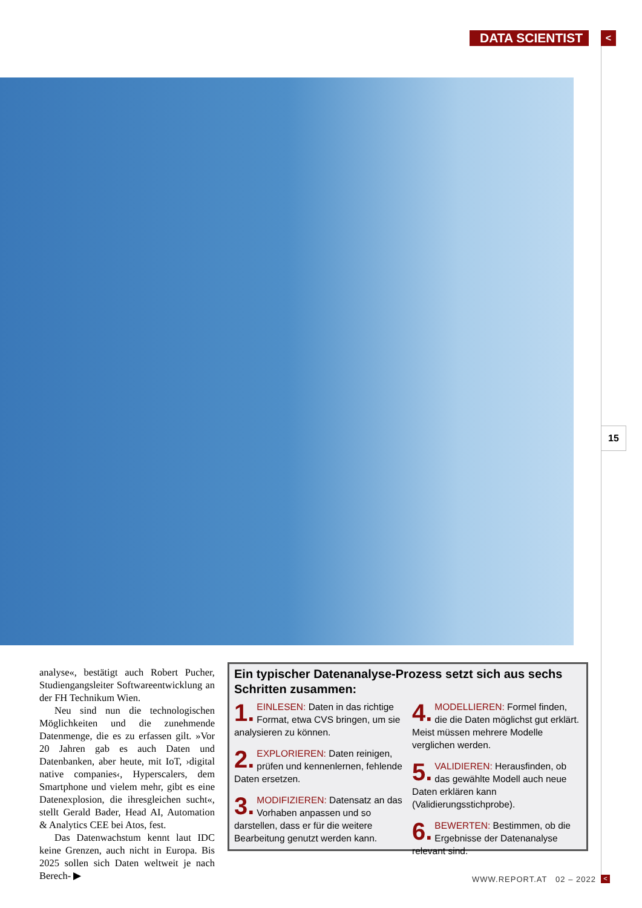DATA SCIENTIST <
15
analyse«, bestätigt auch Robert Pucher, Studiengangsleiter Softwareentwicklung an der FH Technikum Wien.
Neu sind nun die technologischen Möglichkeiten und die zunehmende Datenmenge, die es zu erfassen gilt. »Vor 20 Jahren gab es auch Daten und Datenbanken, aber heute, mit IoT, ›digital native companies‹, Hyperscalers, dem Smartphone und vielem mehr, gibt es eine Datenexplosion, die ihresgleichen sucht«, stellt Gerald Bader, Head AI, Automation & Analytics CEE bei Atos, fest.
Das Datenwachstum kennt laut IDC keine Grenzen, auch nicht in Europa. Bis 2025 sollen sich Daten weltweit je nach Berech- ▶
Ein typischer Datenanalyse-Prozess setzt sich aus sechs Schritten zusammen:
1. EINLESEN: Daten in das richtige Format, etwa CVS bringen, um sie analysieren zu können.
2. EXPLORIEREN: Daten reinigen, prüfen und kennenlernen, fehlende Daten ersetzen.
3. MODIFIZIEREN: Datensatz an das Vorhaben anpassen und so darstellen, dass er für die weitere Bearbeitung genutzt werden kann.
4. MODELLIEREN: Formel finden, die die Daten möglichst gut erklärt. Meist müssen mehrere Modelle verglichen werden.
5. VALIDIEREN: Herausfinden, ob das gewählte Modell auch neue Daten erklären kann (Validierungsstichprobe).
6. BEWERTEN: Bestimmen, ob die Ergebnisse der Datenanalyse relevant sind.
WWW.REPORT.AT 02 – 2022 <